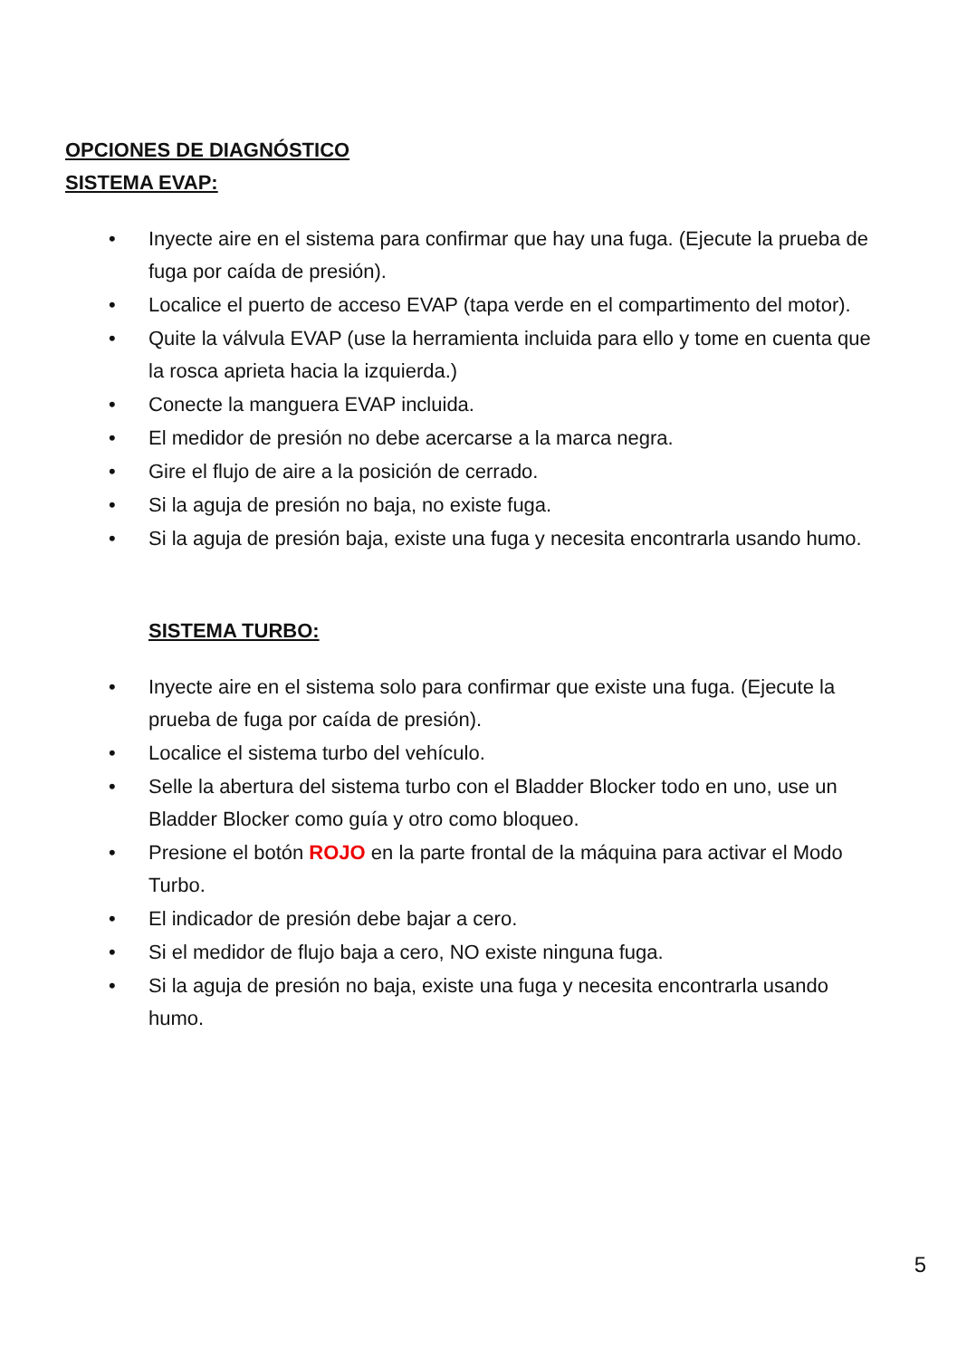OPCIONES DE DIAGNÓSTICO
SISTEMA EVAP:
• Inyecte aire en el sistema para confirmar que hay una fuga. (Ejecute la prueba de fuga por caída de presión).
• Localice el puerto de acceso EVAP (tapa verde en el compartimento del motor).
• Quite la válvula EVAP (use la herramienta incluida para ello y tome en cuenta que la rosca aprieta hacia la izquierda.)
• Conecte la manguera EVAP incluida.
• El medidor de presión no debe acercarse a la marca negra.
• Gire el flujo de aire a la posición de cerrado.
• Si la aguja de presión no baja, no existe fuga.
• Si la aguja de presión baja, existe una fuga y necesita encontrarla usando humo.
SISTEMA TURBO:
• Inyecte aire en el sistema solo para confirmar que existe una fuga. (Ejecute la prueba de fuga por caída de presión).
• Localice el sistema turbo del vehículo.
• Selle la abertura del sistema turbo con el Bladder Blocker todo en uno, use un Bladder Blocker como guía y otro como bloqueo.
• Presione el botón ROJO en la parte frontal de la máquina para activar el Modo Turbo.
• El indicador de presión debe bajar a cero.
• Si el medidor de flujo baja a cero, NO existe ninguna fuga.
• Si la aguja de presión no baja, existe una fuga y necesita encontrarla usando humo.
5